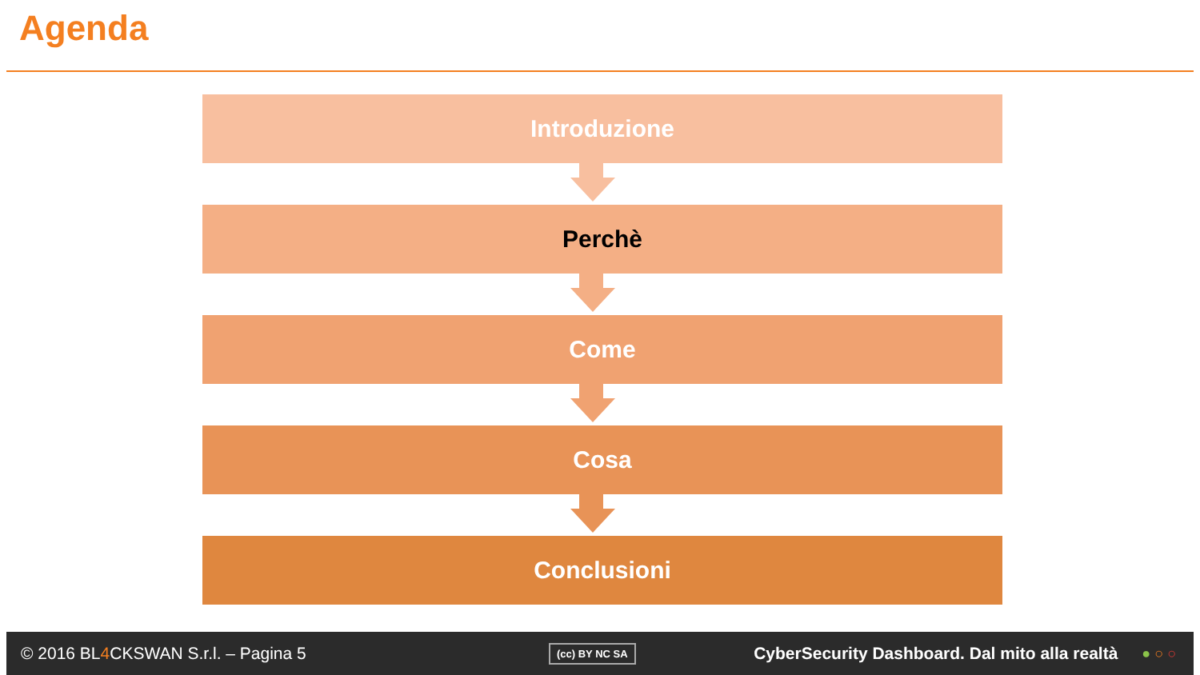Agenda
Introduzione
Perchè
Come
Cosa
Conclusioni
© 2016 BL4 CKSWAN S.r.l. – Pagina 5 (cc) BY NC SA CyberSecurity Dashboard. Dal mito alla realtà ● ○ ○